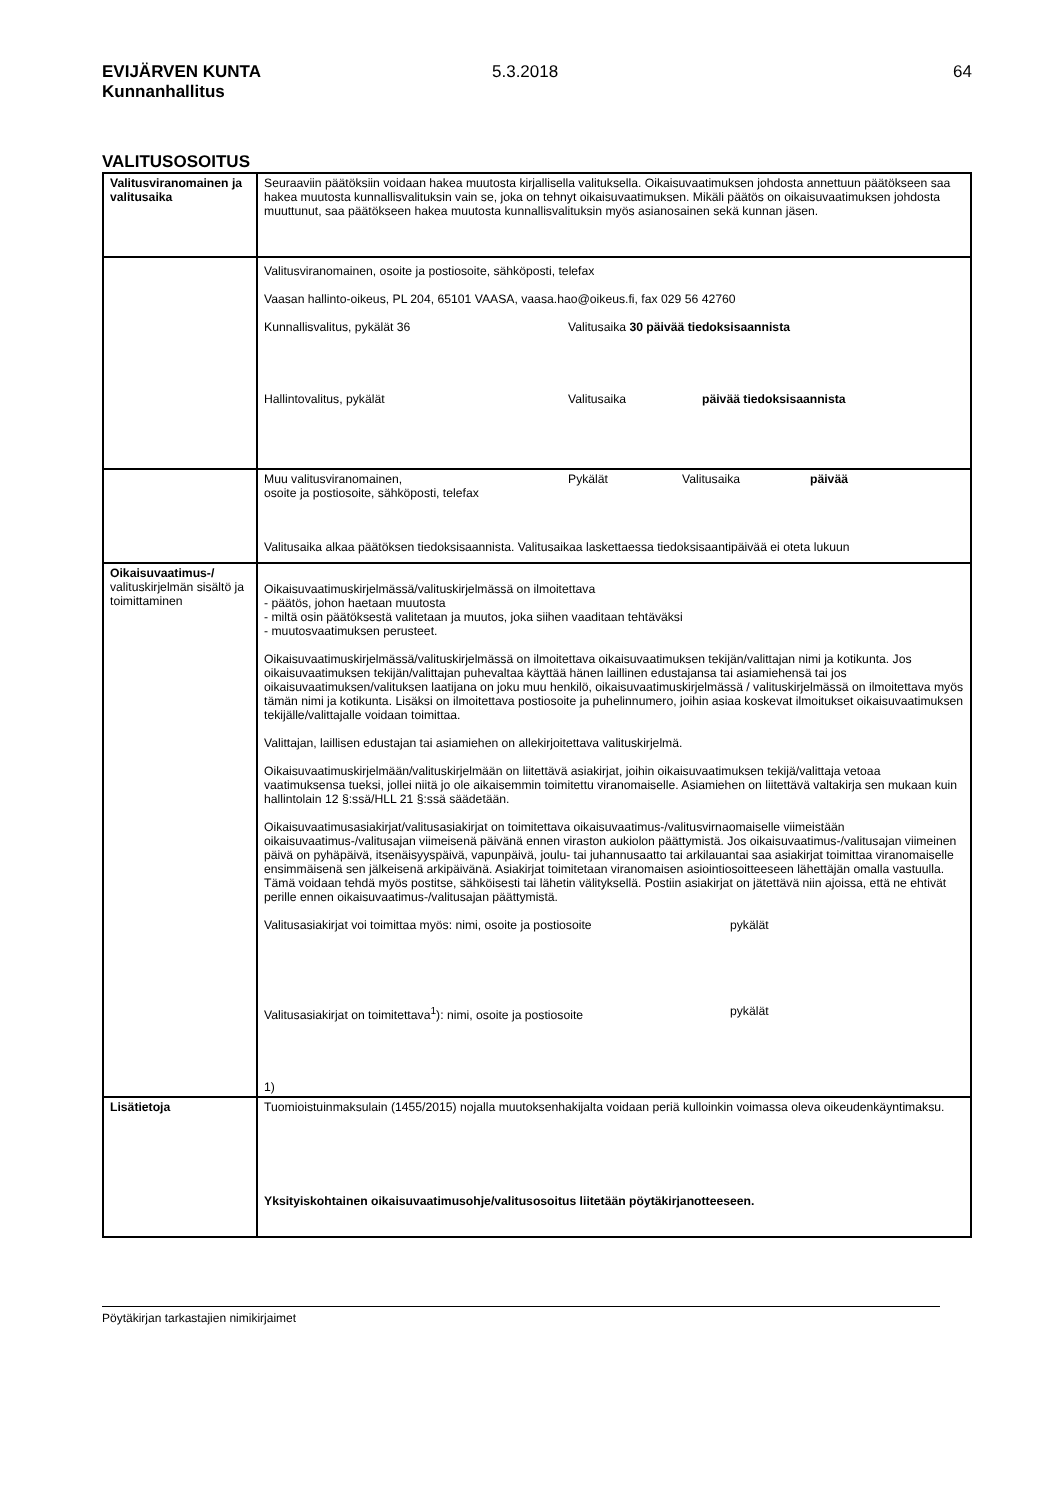EVIJÄRVEN KUNTA
Kunnanhallitus
5.3.2018 64
VALITUSOSOITUS
| Valitusviranomainen ja valitusaika | Seuraaviin päätöksiin voidaan hakea muutosta kirjallisella valituksella. Oikaisuvaatimuksen johdosta annettuun päätökseen saa hakea muutosta kunnallisvalituksin vain se, joka on tehnyt oikaisuvaatimuksen. Mikäli päätös on oikaisuvaatimuksen johdosta muuttunut, saa päätökseen hakea muutosta kunnallisvalituksin myös asianosainen sekä kunnan jäsen. |
| | Valitusviranomainen, osoite ja postiosoite, sähköposti, telefax Vaasan hallinto-oikeus, PL 204, 65101 VAASA, vaasa.hao@oikeus.fi, fax 029 56 42760 Kunnallisvalitus, pykälät 36 Valitusaika 30 päivää tiedoksisaannista Hallintovalitus, pykälät Valitusaika päivää tiedoksisaannista |
| | Muu valitusviranomainen, osoite ja postiosoite, sähköposti, telefax Pykälät Valitusaika päivää Valitusaika alkaa päätöksen tiedoksisaannista. Valitusaikaa laskettaessa tiedoksisaantipäivää ei oteta lukuun |
| Oikaisuvaatimus-/ valituskirjelmän sisältö ja toimittaminen | Oikaisuvaatimuskirjelmässä/valituskirjelmässä on ilmoitettava - päätös, johon haetaan muutosta - miltä osin päätöksestä valitetaan ja muutos, joka siihen vaaditaan tehtäväksi - muutosvaatimuksen perusteet. Oikaisuvaatimuskirjelmässä/valituskirjelmässä on ilmoitettava oikaisuvaatimuksen tekijän/valittajan nimi ja kotikunta. Jos oikaisuvaatimuksen tekijän/valittajan puhevaltaa käyttää hänen laillinen edustajansa tai asiamiehensä tai jos oikaisuvaatimuksen/valituksen laatijana on joku muu henkilö, oikaisuvaatimuskirjelmässä / valituskirjelmässä on ilmoitettava myös tämän nimi ja kotikunta. Lisäksi on ilmoitettava postiosoite ja puhelinnumero, joihin asiaa koskevat ilmoitukset oikaisuvaatimuksen tekijälle/valittajalle voidaan toimittaa. Valittajan, laillisen edustajan tai asiamiehen on allekirjoitettava valituskirjelmä. Oikaisuvaatimuskirjelmään/valituskirjelmään on liitettävä asiakirjat, joihin oikaisuvaatimuksen tekijä/valittaja vetoaa vaatimuksensa tueksi, jollei niitä jo ole aikaisemmin toimitettu viranomaiselle. Asiamiehen on liitettävä valtakirja sen mukaan kuin hallintolain 12 §:ssä/HLL 21 §:ssä säädetään. Oikaisuvaatimusasiakirjat/valitusasiakirjat on toimitettava oikaisuvaatimus-/valitusvirnaomaiselle viimeistään oikaisuvaatimus-/valitusajan viimeisenä päivänä ennen viraston aukiolon päättymistä. Jos oikaisuvaatimus-/valitusajan viimeinen päivä on pyhäpäivä, itsenäisyyspäivä, vapunpäivä, joulu- tai juhannusaatto tai arkilauantai saa asiakirjat toimittaa viranomaiselle ensimmäisenä sen jälkeisenä arkipäivänä. Asiakirjat toimitetaan viranomaisen asiointiosoitteeseen lähettäjän omalla vastuulla. Tämä voidaan tehdä myös postitse, sähköisesti tai lähetin välityksellä. Postiin asiakirjat on jätettävä niin ajoissa, että ne ehtivät perille ennen oikaisuvaatimus-/valitusajan päättymistä. Valitusasiakirjat voi toimittaa myös: nimi, osoite ja postiosoite pykälät Valitusasiakirjat on toimitettava<sup>1</sup>): nimi, osoite ja postiosoite pykälät 1) |
| Lisätietoja | Tuomioistuinmaksulain (1455/2015) nojalla muutoksenhakijalta voidaan periä kulloinkin voimassa oleva oikeudenkäyntimaksu. Yksityiskohtainen oikaisuvaatimusohje/valitusosoitus liitetään pöytäkirjanotteeseen. |
Pöytäkirjan tarkastajien nimikirjaimet